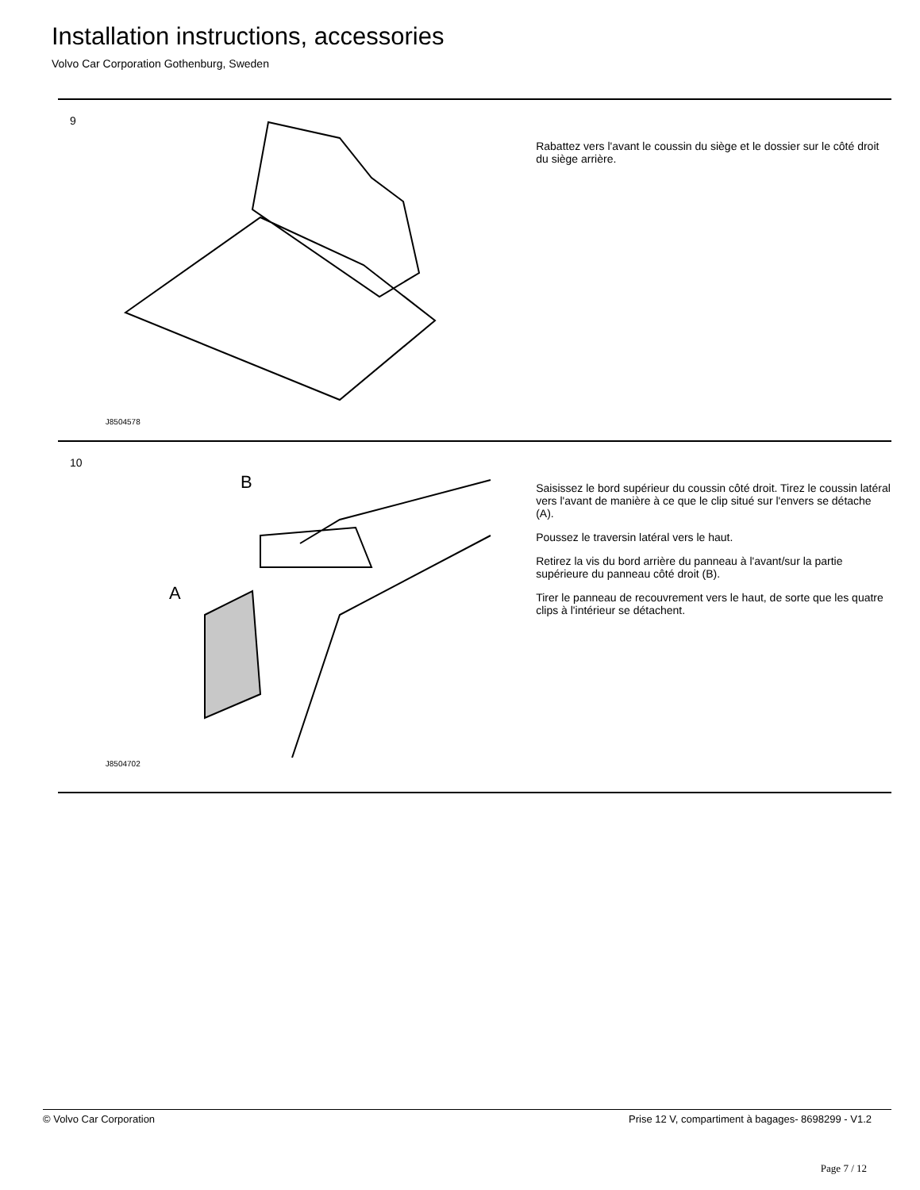Installation instructions, accessories
Volvo Car Corporation Gothenburg, Sweden
9
J8504578
Rabattez vers l'avant le coussin du siège et le dossier sur le côté droit du siège arrière.
10
A
B
J8504702
Saisissez le bord supérieur du coussin côté droit. Tirez le coussin latéral vers l'avant de manière à ce que le clip situé sur l'envers se détache (A).
Poussez le traversin latéral vers le haut.
Retirez la vis du bord arrière du panneau à l'avant/sur la partie supérieure du panneau côté droit (B).
Tirer le panneau de recouvrement vers le haut, de sorte que les quatre clips à l'intérieur se détachent.
© Volvo Car Corporation Prise 12 V, compartiment à bagages- 8698299 - V1.2
Page 7 / 12